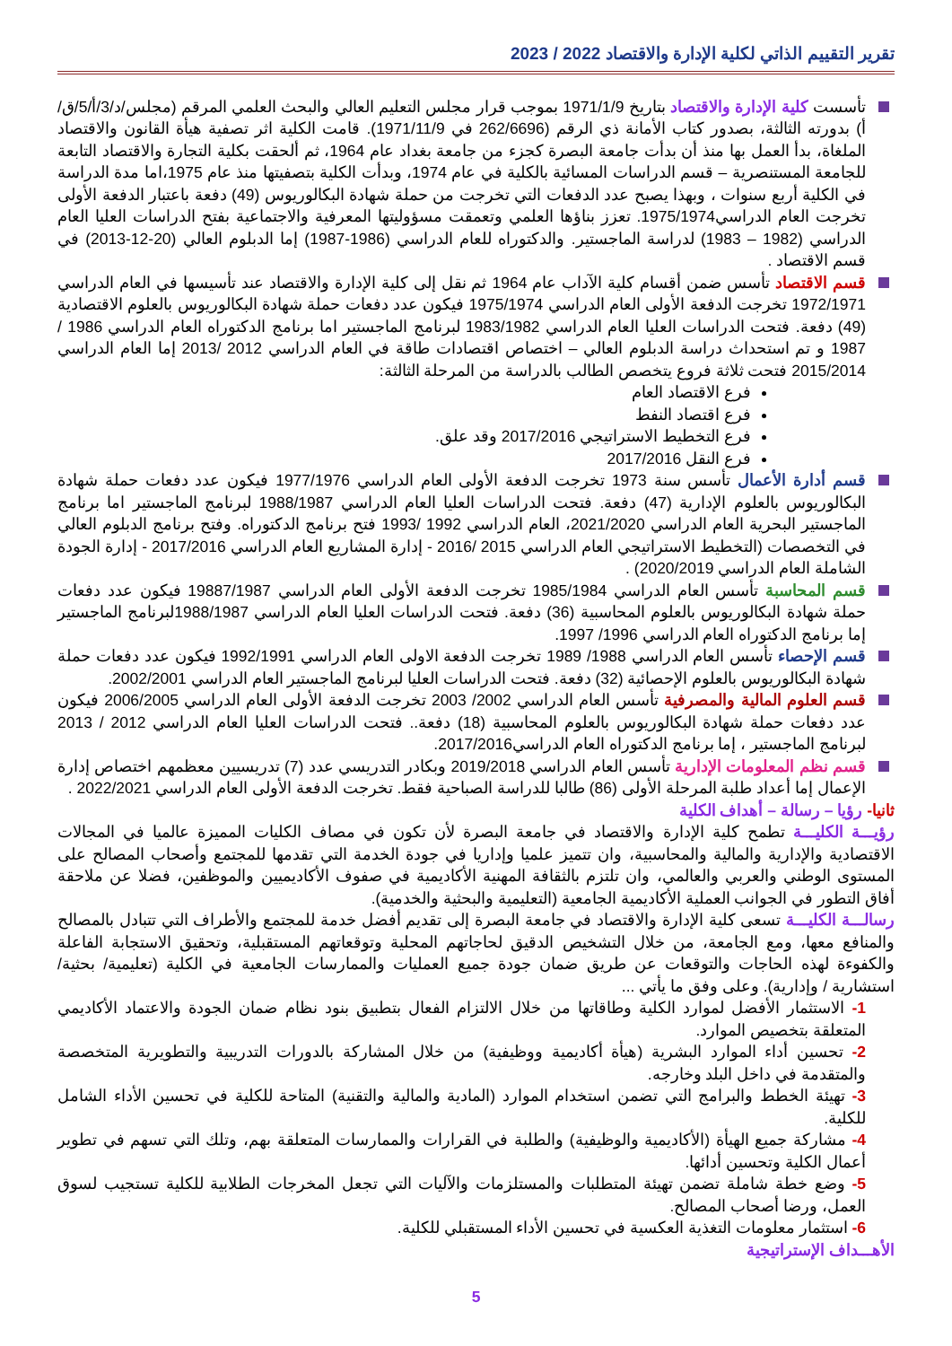تقرير التقييم الذاتي لكلية الإدارة والاقتصاد 2022 / 2023
تأسست كلية الإدارة والاقتصاد بتاريخ 1971/1/9 بموجب قرار مجلس التعليم العالي والبحث العلمي المرقم (مجلس/د/3/أ/5/ق/أ) بدورته الثالثة، بصدور كتاب الأمانة ذي الرقم (262/6696 في 1971/11/9). قامت الكلية اثر تصفية هيأة القانون والاقتصاد الملغاة، بدأ العمل بها منذ أن بدأت جامعة البصرة كجزء من جامعة بغداد عام 1964، ثم ألحقت بكلية التجارة والاقتصاد التابعة للجامعة المستنصرية – قسم الدراسات المسائية بالكلية في عام 1974، وبدأت الكلية بتصفيتها منذ عام 1975،اما مدة الدراسة في الكلية أربع سنوات ، وبهذا يصبح عدد الدفعات التي تخرجت من حملة شهادة البكالوريوس (49) دفعة باعتبار الدفعة الأولى تخرجت العام الدراسي1975/1974. تعزز بناؤها العلمي وتعمقت مسؤوليتها المعرفية والاجتماعية بفتح الدراسات العليا العام الدراسي (1982 – 1983) لدراسة الماجستير. والدكتوراه للعام الدراسي (1986-1987) إما الدبلوم العالي (20-12-2013) في قسم الاقتصاد .
قسم الاقتصاد تأسس ضمن أقسام كلية الآداب عام 1964 ثم نقل إلى كلية الإدارة والاقتصاد عند تأسيسها في العام الدراسي 1972/1971 تخرجت الدفعة الأولى العام الدراسي 1975/1974 فيكون عدد دفعات حملة شهادة البكالوريوس بالعلوم الاقتصادية (49) دفعة. فتحت الدراسات العليا العام الدراسي 1983/1982 لبرنامج الماجستير اما برنامج الدكتوراه العام الدراسي 1986 / 1987 و تم استحداث دراسة الدبلوم العالي – اختصاص اقتصادات طاقة في العام الدراسي 2012 /2013 إما العام الدراسي 2015/2014 فتحت ثلاثة فروع يتخصص الطالب بالدراسة من المرحلة الثالثة:
فرع الاقتصاد العام
فرع اقتصاد النفط
فرع التخطيط الاستراتيجي 2017/2016 وقد علق.
فرع النقل 2017/2016
قسم أدارة الأعمال تأسس سنة 1973 تخرجت الدفعة الأولى العام الدراسي 1977/1976 فيكون عدد دفعات حملة شهادة البكالوريوس بالعلوم الإدارية (47) دفعة. فتحت الدراسات العليا العام الدراسي 1988/1987 لبرنامج الماجستير اما برنامج الماجستير البحرية العام الدراسي 2021/2020، العام الدراسي 1992 /1993 فتح برنامج الدكتوراه. وفتح برنامج الدبلوم العالي في التخصصات (التخطيط الاستراتيجي العام الدراسي 2015 /2016 - إدارة المشاريع العام الدراسي 2017/2016 - إدارة الجودة الشاملة العام الدراسي 2020/2019) .
قسم المحاسبة تأسس العام الدراسي 1985/1984 تخرجت الدفعة الأولى العام الدراسي 19887/1987 فيكون عدد دفعات حملة شهادة البكالوريوس بالعلوم المحاسبية (36) دفعة. فتحت الدراسات العليا العام الدراسي 1988/1987لبرنامج الماجستير إما برنامج الدكتوراه العام الدراسي 1996/ 1997.
قسم الإحصاء تأسس العام الدراسي 1988/ 1989 تخرجت الدفعة الاولى العام الدراسي 1992/1991 فيكون عدد دفعات حملة شهادة البكالوريوس بالعلوم الإحصائية (32) دفعة. فتحت الدراسات العليا لبرنامج الماجستير العام الدراسي 2002/2001.
قسم العلوم المالية والمصرفية تأسس العام الدراسي 2002/ 2003 تخرجت الدفعة الأولى العام الدراسي 2006/2005 فيكون عدد دفعات حملة شهادة البكالوريوس بالعلوم المحاسبية (18) دفعة.. فتحت الدراسات العليا العام الدراسي 2012 / 2013 لبرنامج الماجستير ، إما برنامج الدكتوراه العام الدراسي2017/2016.
قسم نظم المعلومات الإدارية تأسس العام الدراسي 2019/2018 وبكادر التدريسي عدد (7) تدريسيين معظمهم اختصاص إدارة الإعمال إما أعداد طلبة المرحلة الأولى (86) طالبا للدراسة الصباحية فقط. تخرجت الدفعة الأولى العام الدراسي 2022/2021 .
ثانيا- رؤيا – رسالة – أهداف الكلية
رؤيـــة الكليـــة تطمح كلية الإدارة والاقتصاد في جامعة البصرة لأن تكون في مصاف الكليات المميزة عالميا في المجالات الاقتصادية والإدارية والمالية والمحاسبية، وان تتميز علميا وإداريا في جودة الخدمة التي تقدمها للمجتمع وأصحاب المصالح على المستوى الوطني والعربي والعالمي، وان تلتزم بالثقافة المهنية الأكاديمية في صفوف الأكاديميين والموظفين، فضلا عن ملاحقة أفاق التطور في الجوانب العملية الأكاديمية الجامعية (التعليمية والبحثية والخدمية).
رسالـــة الكليـــة تسعى كلية الإدارة والاقتصاد في جامعة البصرة إلى تقديم أفضل خدمة للمجتمع والأطراف التي تتبادل بالمصالح والمنافع معها، ومع الجامعة، من خلال التشخيص الدقيق لحاجاتهم المحلية وتوقعاتهم المستقبلية، وتحقيق الاستجابة الفاعلة والكفوءة لهذه الحاجات والتوقعات عن طريق ضمان جودة جميع العمليات والممارسات الجامعية في الكلية (تعليمية/ بحثية/ استشارية / وإدارية). وعلى وفق ما يأتي ...
1- الاستثمار الأفضل لموارد الكلية وطاقاتها من خلال الالتزام الفعال بتطبيق بنود نظام ضمان الجودة والاعتماد الأكاديمي المتعلقة بتخصيص الموارد.
2- تحسين أداء الموارد البشرية (هيأة أكاديمية ووظيفية) من خلال المشاركة بالدورات التدريبية والتطويرية المتخصصة والمتقدمة في داخل البلد وخارجه.
3- تهيئة الخطط والبرامج التي تضمن استخدام الموارد (المادية والمالية والتقنية) المتاحة للكلية في تحسين الأداء الشامل للكلية.
4- مشاركة جميع الهيأة (الأكاديمية والوظيفية) والطلبة في القرارات والممارسات المتعلقة بهم، وتلك التي تسهم في تطوير أعمال الكلية وتحسين أدائها.
5- وضع خطة شاملة تضمن تهيئة المتطلبات والمستلزمات والآليات التي تجعل المخرجات الطلابية للكلية تستجيب لسوق العمل، ورضا أصحاب المصالح.
6- استثمار معلومات التغذية العكسية في تحسين الأداء المستقبلي للكلية.
الأهـــداف الإستراتيجية
5